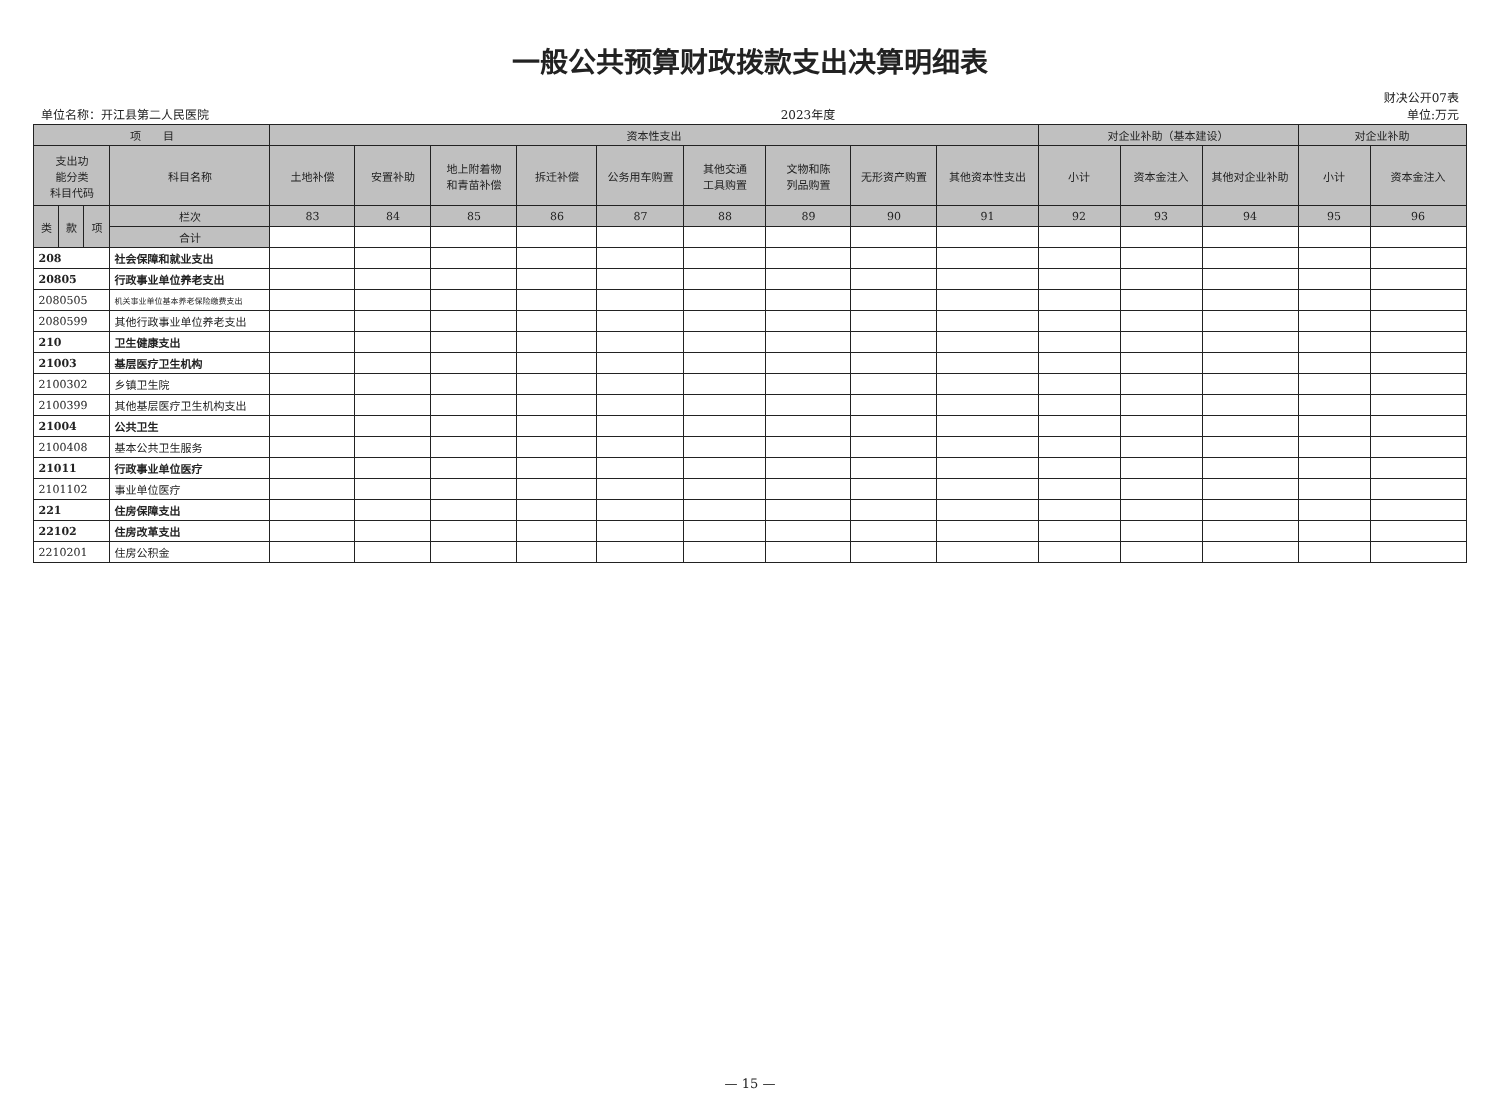一般公共预算财政拨款支出决算明细表
财决公开07表
单位名称：开江县第二人民医院 2023年度 单位:万元
| 项 目 | | | | 资本性支出 | | | | | | | | | 对企业补助（基本建设） | | | 对企业补助 | |
| --- | --- | --- | --- | --- | --- | --- | --- | --- | --- | --- | --- | --- | --- | --- | --- | --- | --- |
| 支出功 能分类 科目代码 | | | 科目名称 | 土地补偿 | 安置补助 | 地上附着物 和青苗补偿 | 拆迁补偿 | 公务用车购置 | 其他交通 工具购置 | 文物和陈 列品购置 | 无形资产购置 | 其他资本性支出 | 小计 | 资本金注入 | 其他对企业补助 | 小计 | 资本金注入 |
| 类 | 款 | 项 | 栏次 | 83 | 84 | 85 | 86 | 87 | 88 | 89 | 90 | 91 | 92 | 93 | 94 | 95 | 96 |
| | | | 合计 | | | | | | | | | | | | | | |
| 208 | | | 社会保障和就业支出 | | | | | | | | | | | | | | |
| 20805 | | | 行政事业单位养老支出 | | | | | | | | | | | | | | |
| 2080505 | | | 机关事业单位基本养老保险缴费支出 | | | | | | | | | | | | | | |
| 2080599 | | | 其他行政事业单位养老支出 | | | | | | | | | | | | | | |
| 210 | | | 卫生健康支出 | | | | | | | | | | | | | | |
| 21003 | | | 基层医疗卫生机构 | | | | | | | | | | | | | | |
| 2100302 | | | 乡镇卫生院 | | | | | | | | | | | | | | |
| 2100399 | | | 其他基层医疗卫生机构支出 | | | | | | | | | | | | | | |
| 21004 | | | 公共卫生 | | | | | | | | | | | | | | |
| 2100408 | | | 基本公共卫生服务 | | | | | | | | | | | | | | |
| 21011 | | | 行政事业单位医疗 | | | | | | | | | | | | | | |
| 2101102 | | | 事业单位医疗 | | | | | | | | | | | | | | |
| 221 | | | 住房保障支出 | | | | | | | | | | | | | | |
| 22102 | | | 住房改革支出 | | | | | | | | | | | | | | |
| 2210201 | | | 住房公积金 | | | | | | | | | | | | | | |
— 15 —